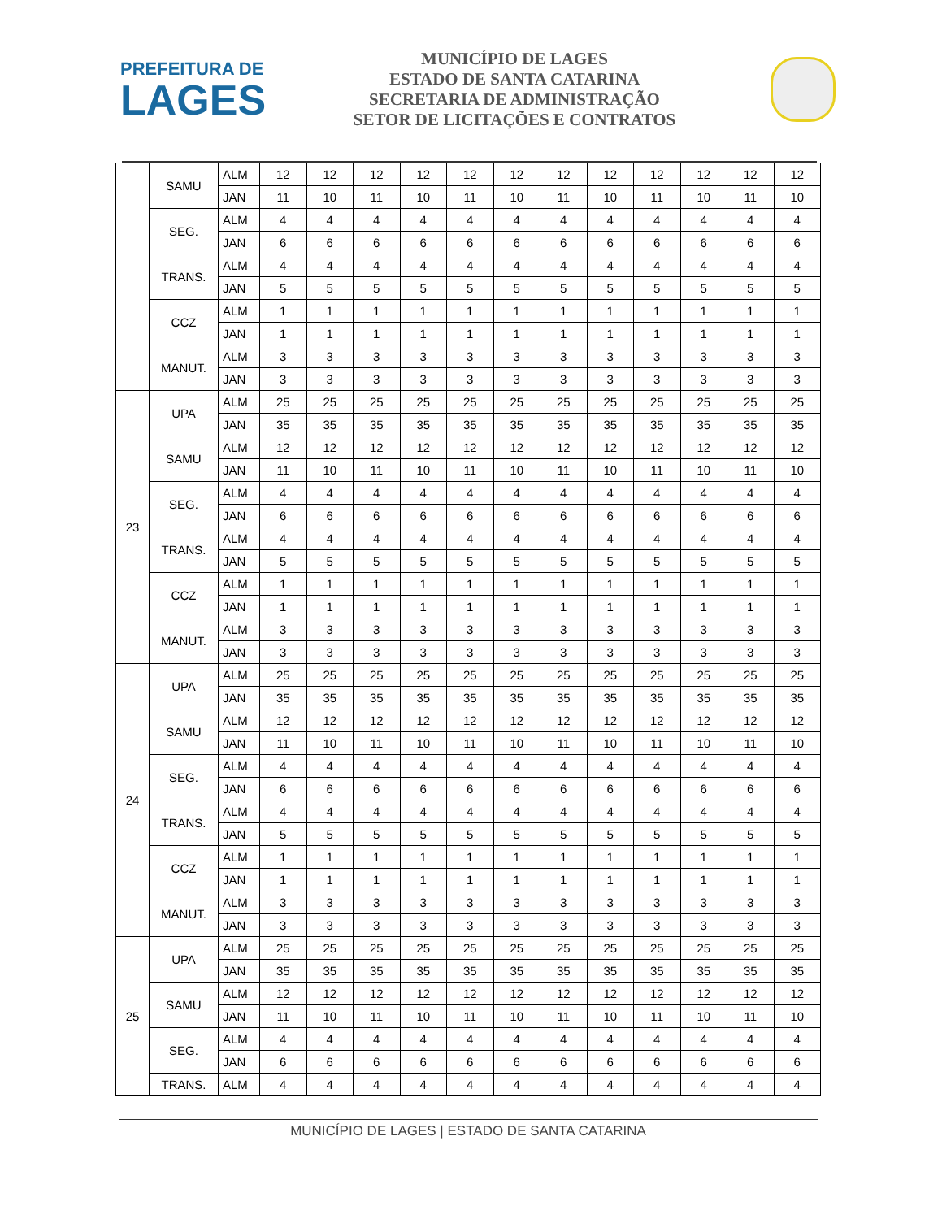PREFEITURA DE
LAGES
MUNICÍPIO DE LAGES
ESTADO DE SANTA CATARINA
SECRETARIA DE ADMINISTRAÇÃO
SETOR DE LICITAÇÕES E CONTRATOS
| | SAMU | ALM | 12 | 12 | 12 | 12 | 12 | 12 | 12 | 12 | 12 | 12 | 12 | 12 |
| | | JAN | 11 | 10 | 11 | 10 | 11 | 10 | 11 | 10 | 11 | 10 | 11 | 10 |
| | SEG. | ALM | 4 | 4 | 4 | 4 | 4 | 4 | 4 | 4 | 4 | 4 | 4 | 4 |
| | | JAN | 6 | 6 | 6 | 6 | 6 | 6 | 6 | 6 | 6 | 6 | 6 | 6 |
| | TRANS. | ALM | 4 | 4 | 4 | 4 | 4 | 4 | 4 | 4 | 4 | 4 | 4 | 4 |
| | | JAN | 5 | 5 | 5 | 5 | 5 | 5 | 5 | 5 | 5 | 5 | 5 | 5 |
| | CCZ | ALM | 1 | 1 | 1 | 1 | 1 | 1 | 1 | 1 | 1 | 1 | 1 | 1 |
| | | JAN | 1 | 1 | 1 | 1 | 1 | 1 | 1 | 1 | 1 | 1 | 1 | 1 |
| | MANUT. | ALM | 3 | 3 | 3 | 3 | 3 | 3 | 3 | 3 | 3 | 3 | 3 | 3 |
| | | JAN | 3 | 3 | 3 | 3 | 3 | 3 | 3 | 3 | 3 | 3 | 3 | 3 |
| 23 | UPA | ALM | 25 | 25 | 25 | 25 | 25 | 25 | 25 | 25 | 25 | 25 | 25 | 25 |
| | | JAN | 35 | 35 | 35 | 35 | 35 | 35 | 35 | 35 | 35 | 35 | 35 | 35 |
| | SAMU | ALM | 12 | 12 | 12 | 12 | 12 | 12 | 12 | 12 | 12 | 12 | 12 | 12 |
| | | JAN | 11 | 10 | 11 | 10 | 11 | 10 | 11 | 10 | 11 | 10 | 11 | 10 |
| | SEG. | ALM | 4 | 4 | 4 | 4 | 4 | 4 | 4 | 4 | 4 | 4 | 4 | 4 |
| | | JAN | 6 | 6 | 6 | 6 | 6 | 6 | 6 | 6 | 6 | 6 | 6 | 6 |
| | TRANS. | ALM | 4 | 4 | 4 | 4 | 4 | 4 | 4 | 4 | 4 | 4 | 4 | 4 |
| | | JAN | 5 | 5 | 5 | 5 | 5 | 5 | 5 | 5 | 5 | 5 | 5 | 5 |
| | CCZ | ALM | 1 | 1 | 1 | 1 | 1 | 1 | 1 | 1 | 1 | 1 | 1 | 1 |
| | | JAN | 1 | 1 | 1 | 1 | 1 | 1 | 1 | 1 | 1 | 1 | 1 | 1 |
| | MANUT. | ALM | 3 | 3 | 3 | 3 | 3 | 3 | 3 | 3 | 3 | 3 | 3 | 3 |
| | | JAN | 3 | 3 | 3 | 3 | 3 | 3 | 3 | 3 | 3 | 3 | 3 | 3 |
| 24 | UPA | ALM | 25 | 25 | 25 | 25 | 25 | 25 | 25 | 25 | 25 | 25 | 25 | 25 |
| | | JAN | 35 | 35 | 35 | 35 | 35 | 35 | 35 | 35 | 35 | 35 | 35 | 35 |
| | SAMU | ALM | 12 | 12 | 12 | 12 | 12 | 12 | 12 | 12 | 12 | 12 | 12 | 12 |
| | | JAN | 11 | 10 | 11 | 10 | 11 | 10 | 11 | 10 | 11 | 10 | 11 | 10 |
| | SEG. | ALM | 4 | 4 | 4 | 4 | 4 | 4 | 4 | 4 | 4 | 4 | 4 | 4 |
| | | JAN | 6 | 6 | 6 | 6 | 6 | 6 | 6 | 6 | 6 | 6 | 6 | 6 |
| | TRANS. | ALM | 4 | 4 | 4 | 4 | 4 | 4 | 4 | 4 | 4 | 4 | 4 | 4 |
| | | JAN | 5 | 5 | 5 | 5 | 5 | 5 | 5 | 5 | 5 | 5 | 5 | 5 |
| | CCZ | ALM | 1 | 1 | 1 | 1 | 1 | 1 | 1 | 1 | 1 | 1 | 1 | 1 |
| | | JAN | 1 | 1 | 1 | 1 | 1 | 1 | 1 | 1 | 1 | 1 | 1 | 1 |
| | MANUT. | ALM | 3 | 3 | 3 | 3 | 3 | 3 | 3 | 3 | 3 | 3 | 3 | 3 |
| | | JAN | 3 | 3 | 3 | 3 | 3 | 3 | 3 | 3 | 3 | 3 | 3 | 3 |
| 25 | UPA | ALM | 25 | 25 | 25 | 25 | 25 | 25 | 25 | 25 | 25 | 25 | 25 | 25 |
| | | JAN | 35 | 35 | 35 | 35 | 35 | 35 | 35 | 35 | 35 | 35 | 35 | 35 |
| | SAMU | ALM | 12 | 12 | 12 | 12 | 12 | 12 | 12 | 12 | 12 | 12 | 12 | 12 |
| | | JAN | 11 | 10 | 11 | 10 | 11 | 10 | 11 | 10 | 11 | 10 | 11 | 10 |
| | SEG. | ALM | 4 | 4 | 4 | 4 | 4 | 4 | 4 | 4 | 4 | 4 | 4 | 4 |
| | | JAN | 6 | 6 | 6 | 6 | 6 | 6 | 6 | 6 | 6 | 6 | 6 | 6 |
| | TRANS. | ALM | 4 | 4 | 4 | 4 | 4 | 4 | 4 | 4 | 4 | 4 | 4 | 4 |
MUNICÍPIO DE LAGES | ESTADO DE SANTA CATARINA